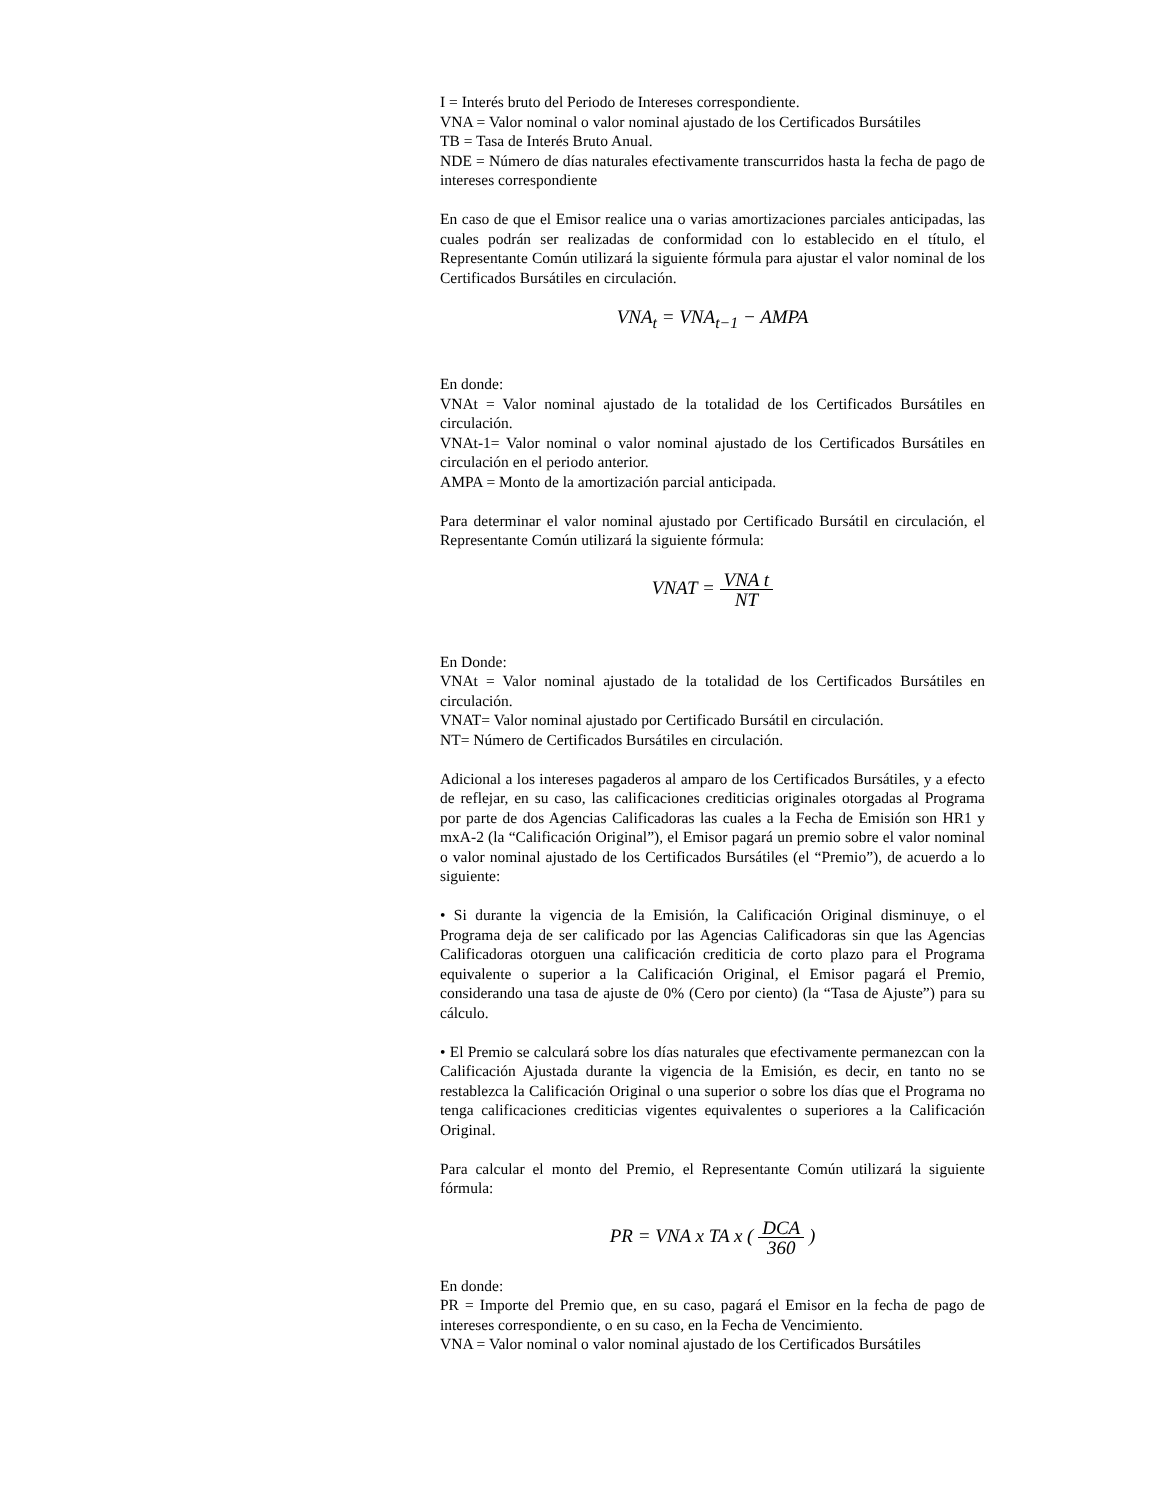I = Interés bruto del Periodo de Intereses correspondiente.
VNA = Valor nominal o valor nominal ajustado de los Certificados Bursátiles
TB = Tasa de Interés Bruto Anual.
NDE = Número de días naturales efectivamente transcurridos hasta la fecha de pago de intereses correspondiente
En caso de que el Emisor realice una o varias amortizaciones parciales anticipadas, las cuales podrán ser realizadas de conformidad con lo establecido en el título, el Representante Común utilizará la siguiente fórmula para ajustar el valor nominal de los Certificados Bursátiles en circulación.
VNA<sub>t</sub> = VNA<sub>t−1</sub> − AMPA
En donde:
VNAt = Valor nominal ajustado de la totalidad de los Certificados Bursátiles en circulación.
VNAt-1= Valor nominal o valor nominal ajustado de los Certificados Bursátiles en circulación en el periodo anterior.
AMPA = Monto de la amortización parcial anticipada.
Para determinar el valor nominal ajustado por Certificado Bursátil en circulación, el Representante Común utilizará la siguiente fórmula:
VNAT = VNA t NT
En Donde:
VNAt = Valor nominal ajustado de la totalidad de los Certificados Bursátiles en circulación.
VNAT= Valor nominal ajustado por Certificado Bursátil en circulación.
NT= Número de Certificados Bursátiles en circulación.
Adicional a los intereses pagaderos al amparo de los Certificados Bursátiles, y a efecto de reflejar, en su caso, las calificaciones crediticias originales otorgadas al Programa por parte de dos Agencias Calificadoras las cuales a la Fecha de Emisión son HR1 y mxA-2 (la “Calificación Original”), el Emisor pagará un premio sobre el valor nominal o valor nominal ajustado de los Certificados Bursátiles (el “Premio”), de acuerdo a lo siguiente:
• Si durante la vigencia de la Emisión, la Calificación Original disminuye, o el Programa deja de ser calificado por las Agencias Calificadoras sin que las Agencias Calificadoras otorguen una calificación crediticia de corto plazo para el Programa equivalente o superior a la Calificación Original, el Emisor pagará el Premio, considerando una tasa de ajuste de 0% (Cero por ciento) (la “Tasa de Ajuste”) para su cálculo.
• El Premio se calculará sobre los días naturales que efectivamente permanezcan con la Calificación Ajustada durante la vigencia de la Emisión, es decir, en tanto no se restablezca la Calificación Original o una superior o sobre los días que el Programa no tenga calificaciones crediticias vigentes equivalentes o superiores a la Calificación Original.
Para calcular el monto del Premio, el Representante Común utilizará la siguiente fórmula:
PR = VNA x TA x ( DCA 360 )
En donde:
PR = Importe del Premio que, en su caso, pagará el Emisor en la fecha de pago de intereses correspondiente, o en su caso, en la Fecha de Vencimiento.
VNA = Valor nominal o valor nominal ajustado de los Certificados Bursátiles